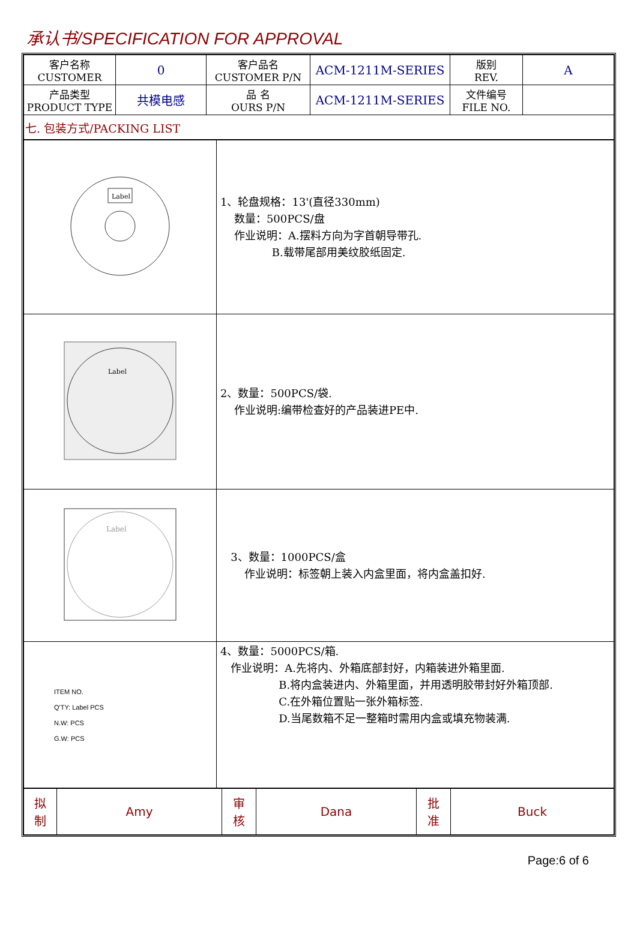承认书/SPECIFICATION FOR APPROVAL
| 客户名称 CUSTOMER | 0 | 客户品名 CUSTOMER P/N | ACM-1211M-SERIES | 版别 REV. | A |
| 产品类型 PRODUCT TYPE | 共模电感 | 品 名 OURS P/N | ACM-1211M-SERIES | 文件编号 FILE NO. | |
| 七. 包装方式/PACKING LIST | | | | | |
| Label | 1、轮盘规格：13'(直径330mm) 数量：500PCS/盘 作业说明：A.摆料方向为字首朝导带孔. B.载带尾部用美纹胶纸固定. |
| Label | 2、数量：500PCS/袋. 作业说明:编带检查好的产品装进PE中. |
| Label | 3、数量：1000PCS/盒 作业说明：标签朝上装入内盒里面，将内盒盖扣好. |
| ITEM NO. Q'TY: Label PCS N.W: PCS G.W: PCS | 4、数量：5000PCS/箱. 作业说明：A.先将内、外箱底部封好，内箱装进外箱里面. B.将内盒装进内、外箱里面，并用透明胶带封好外箱顶部. C.在外箱位置贴一张外箱标签. D.当尾数箱不足一整箱时需用内盒或填充物装满. |
| 拟 制 | Amy | 审 核 | Dana | 批 准 | Buck |
Page:6 of 6